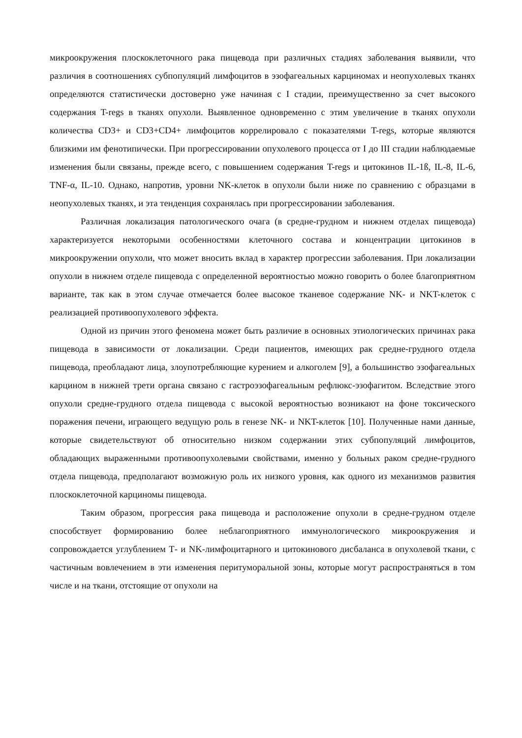микроокружения плоскоклеточного рака пищевода при различных стадиях заболевания выявили, что различия в соотношениях субпопуляций лимфоцитов в эзофагеальных карциномах и неопухолевых тканях определяются статистически достоверно уже начиная с I стадии, преимущественно за счет высокого содержания T-regs в тканях опухоли. Выявленное одновременно с этим увеличение в тканях опухоли количества CD3+ и CD3+CD4+ лимфоцитов коррелировало с показателями T-regs, которые являются близкими им фенотипически. При прогрессировании опухолевого процесса от I до III стадии наблюдаемые изменения были связаны, прежде всего, с повышением содержания T-regs и цитокинов IL-1ß, IL-8, IL-6, TNF-α, IL-10. Однако, напротив, уровни NK-клеток в опухоли были ниже по сравнению с образцами в неопухолевых тканях, и эта тенденция сохранялась при прогрессировании заболевания.
Различная локализация патологического очага (в средне-грудном и нижнем отделах пищевода) характеризуется некоторыми особенностями клеточного состава и концентрации цитокинов в микроокружении опухоли, что может вносить вклад в характер прогрессии заболевания. При локализации опухоли в нижнем отделе пищевода с определенной вероятностью можно говорить о более благоприятном варианте, так как в этом случае отмечается более высокое тканевое содержание NK- и NKT-клеток с реализацией противоопухолевого эффекта.
Одной из причин этого феномена может быть различие в основных этиологических причинах рака пищевода в зависимости от локализации. Среди пациентов, имеющих рак средне-грудного отдела пищевода, преобладают лица, злоупотребляющие курением и алкоголем [9], а большинство эзофагеальных карцином в нижней трети органа связано с гастроэзофагеальным рефлюкс-эзофагитом. Вследствие этого опухоли средне-грудного отдела пищевода с высокой вероятностью возникают на фоне токсического поражения печени, играющего ведущую роль в генезе NK- и NKT-клеток [10]. Полученные нами данные, которые свидетельствуют об относительно низком содержании этих субпопуляций лимфоцитов, обладающих выраженными противоопухолевыми свойствами, именно у больных раком средне-грудного отдела пищевода, предполагают возможную роль их низкого уровня, как одного из механизмов развития плоскоклеточной карциномы пищевода.
Таким образом, прогрессия рака пищевода и расположение опухоли в средне-грудном отделе способствует формированию более неблагоприятного иммунологического микроокружения и сопровождается углублением Т- и NK-лимфоцитарного и цитокинового дисбаланса в опухолевой ткани, с частичным вовлечением в эти изменения перитуморальной зоны, которые могут распространяться в том числе и на ткани, отстоящие от опухоли на